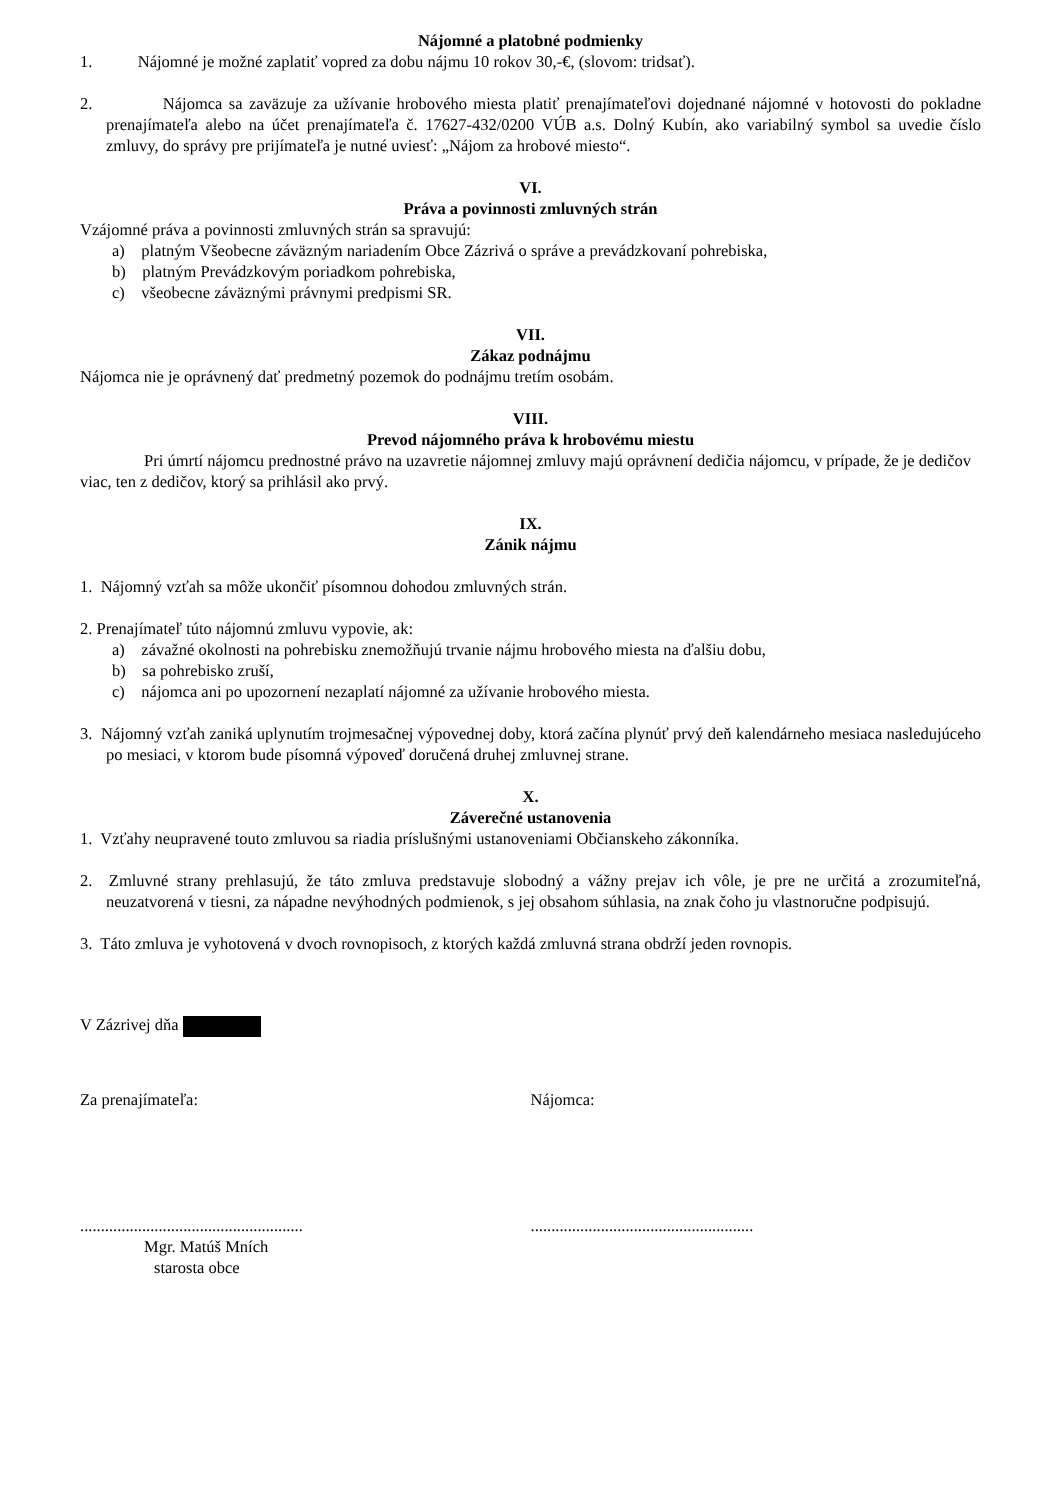Nájomné a platobné podmienky
1. Nájomné je možné zaplatiť vopred za dobu nájmu 10 rokov 30,-€, (slovom: tridsať).
2. Nájomca sa zaväzuje za užívanie hrobového miesta platiť prenajímateľovi dojednané nájomné v hotovosti do pokladne prenajímateľa alebo na účet prenajímateľa č. 17627-432/0200 VÚB a.s. Dolný Kubín, ako variabilný symbol sa uvedie číslo zmluvy, do správy pre prijímateľa je nutné uviesť: „Nájom za hrobové miesto“.
VI.
Práva a povinnosti zmluvných strán
Vzájomné práva a povinnosti zmluvných strán sa spravujú:
a) platným Všeobecne záväzným nariadením Obce Zázrivá o správe a prevádzkovaní pohrebiska,
b) platným Prevádzkovým poriadkom pohrebiska,
c) všeobecne záväznými právnymi predpismi SR.
VII.
Zákaz podnájmu
Nájomca nie je oprávnený dať predmetný pozemok do podnájmu tretím osobám.
VIII.
Prevod nájomného práva k hrobovému miestu
Pri úmrtí nájomcu prednostné právo na uzavretie nájomnej zmluvy majú oprávnení dedičia nájomcu, v prípade, že je dedičov viac, ten z dedičov, ktorý sa prihlásil ako prvý.
IX.
Zánik nájmu
1. Nájomný vzťah sa môže ukončiť písomnou dohodou zmluvných strán.
2. Prenajímateľ túto nájomnú zmluvu vypovie, ak:
a) závažné okolnosti na pohrebisku znemožňujú trvanie nájmu hrobového miesta na ďalšiu dobu,
b) sa pohrebisko zruší,
c) nájomca ani po upozornení nezaplatí nájomné za užívanie hrobového miesta.
3. Nájomný vzťah zaniká uplynutím trojmesačnej výpovednej doby, ktorá začína plynúť prvý deň kalendárneho mesiaca nasledujúceho po mesiaci, v ktorom bude písomná výpoveď doručená druhej zmluvnej strane.
X.
Záverečné ustanovenia
1. Vzťahy neupravené touto zmluvou sa riadia príslušnými ustanoveniami Občianskeho zákonníka.
2. Zmluvné strany prehlasujú, že táto zmluva predstavuje slobodný a vážny prejav ich vôle, je pre ne určitá a zrozumiteľná, neuzatvorená v tiesni, za nápadne nevýhodných podmienok, s jej obsahom súhlasia, na znak čoho ju vlastnoručne podpisujú.
3. Táto zmluva je vyhotovená v dvoch rovnopisoch, z ktorých každá zmluvná strana obdrží jeden rovnopis.
V Zázrivej dňa
Za prenajímateľa: Nájomca:
......................................................
......................................................
Mgr. Matúš Mních
starosta obce